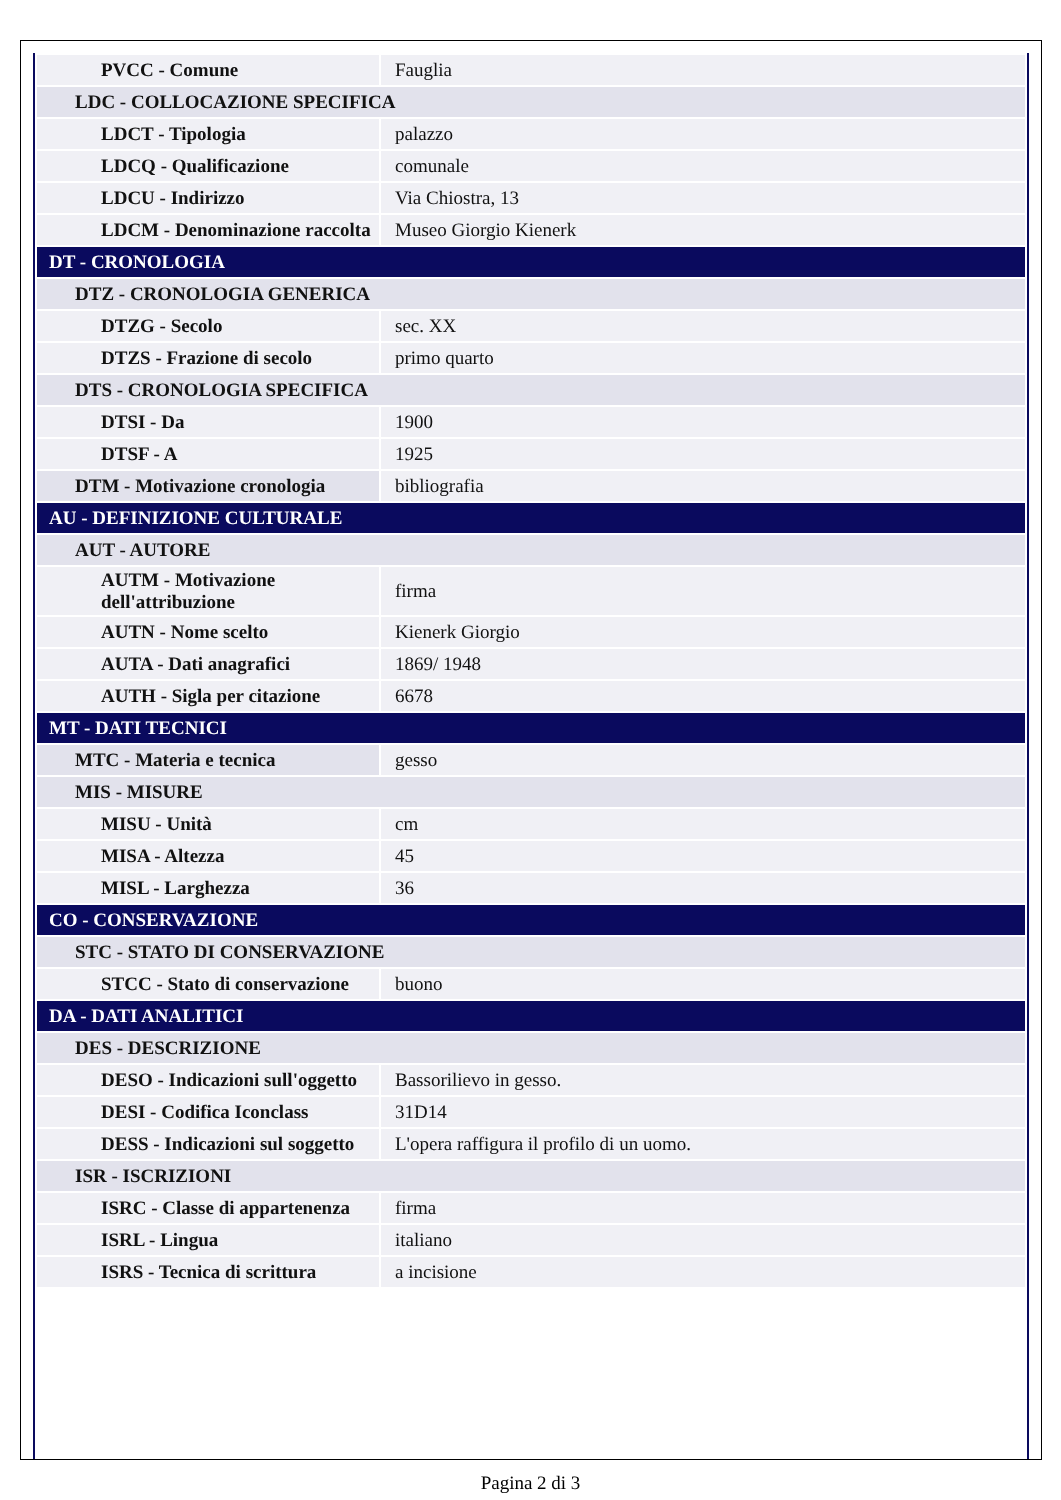| PVCC - Comune | Fauglia |
| LDC - COLLOCAZIONE SPECIFICA | |
| LDCT - Tipologia | palazzo |
| LDCQ - Qualificazione | comunale |
| LDCU - Indirizzo | Via Chiostra, 13 |
| LDCM - Denominazione raccolta | Museo Giorgio Kienerk |
| DT - CRONOLOGIA | |
| DTZ - CRONOLOGIA GENERICA | |
| DTZG - Secolo | sec. XX |
| DTZS - Frazione di secolo | primo quarto |
| DTS - CRONOLOGIA SPECIFICA | |
| DTSI - Da | 1900 |
| DTSF - A | 1925 |
| DTM - Motivazione cronologia | bibliografia |
| AU - DEFINIZIONE CULTURALE | |
| AUT - AUTORE | |
| AUTM - Motivazione dell'attribuzione | firma |
| AUTN - Nome scelto | Kienerk Giorgio |
| AUTA - Dati anagrafici | 1869/ 1948 |
| AUTH - Sigla per citazione | 6678 |
| MT - DATI TECNICI | |
| MTC - Materia e tecnica | gesso |
| MIS - MISURE | |
| MISU - Unità | cm |
| MISA - Altezza | 45 |
| MISL - Larghezza | 36 |
| CO - CONSERVAZIONE | |
| STC - STATO DI CONSERVAZIONE | |
| STCC - Stato di conservazione | buono |
| DA - DATI ANALITICI | |
| DES - DESCRIZIONE | |
| DESO - Indicazioni sull'oggetto | Bassorilievo in gesso. |
| DESI - Codifica Iconclass | 31D14 |
| DESS - Indicazioni sul soggetto | L'opera raffigura il profilo di un uomo. |
| ISR - ISCRIZIONI | |
| ISRC - Classe di appartenenza | firma |
| ISRL - Lingua | italiano |
| ISRS - Tecnica di scrittura | a incisione |
Pagina 2 di 3